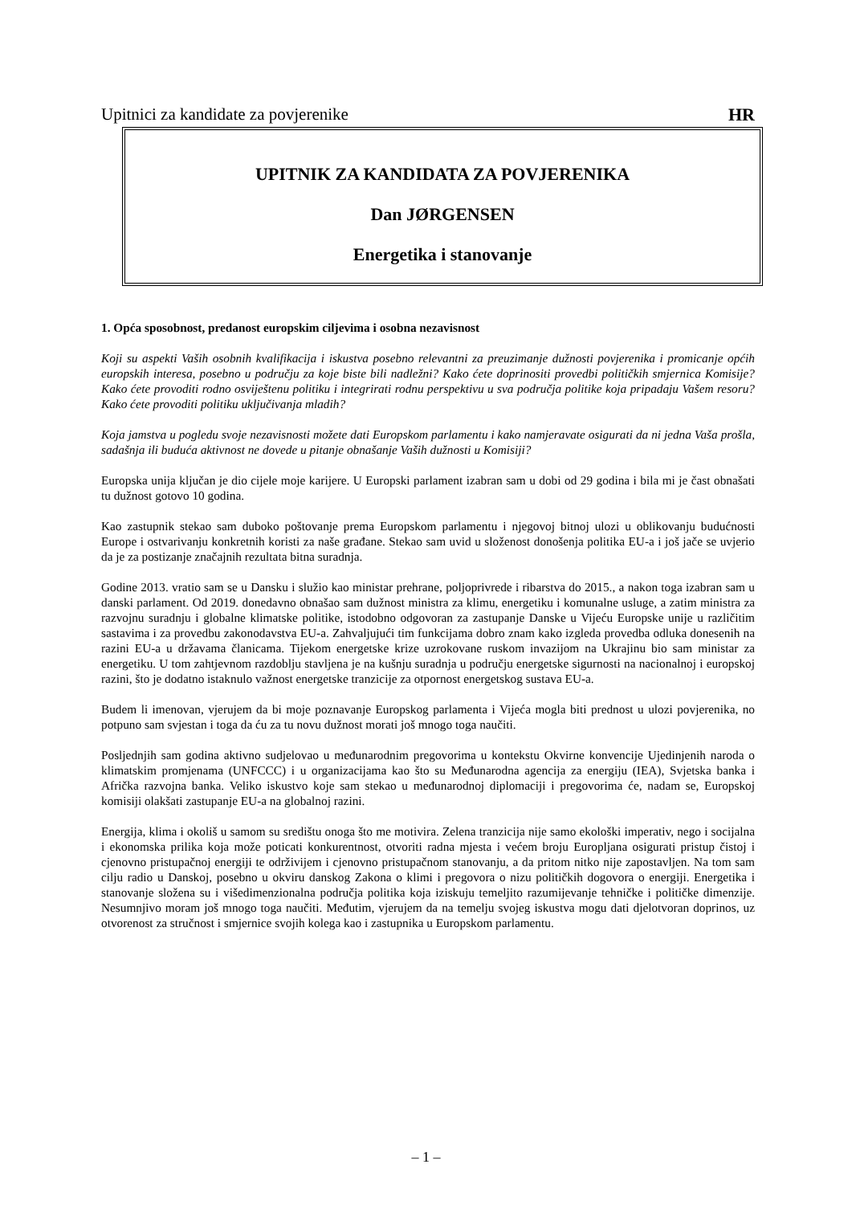Upitnici za kandidate za povjerenike HR
UPITNIK ZA KANDIDATA ZA POVJERENIKA
Dan JØRGENSEN
Energetika i stanovanje
1. Opća sposobnost, predanost europskim ciljevima i osobna nezavisnost
Koji su aspekti Vaših osobnih kvalifikacija i iskustva posebno relevantni za preuzimanje dužnosti povjerenika i promicanje općih europskih interesa, posebno u području za koje biste bili nadležni? Kako ćete doprinositi provedbi političkih smjernica Komisije? Kako ćete provoditi rodno osviještenu politiku i integrirati rodnu perspektivu u sva područja politike koja pripadaju Vašem resoru? Kako ćete provoditi politiku uključivanja mladih?
Koja jamstva u pogledu svoje nezavisnosti možete dati Europskom parlamentu i kako namjeravate osigurati da ni jedna Vaša prošla, sadašnja ili buduća aktivnost ne dovede u pitanje obnašanje Vaših dužnosti u Komisiji?
Europska unija ključan je dio cijele moje karijere. U Europski parlament izabran sam u dobi od 29 godina i bila mi je čast obnašati tu dužnost gotovo 10 godina.
Kao zastupnik stekao sam duboko poštovanje prema Europskom parlamentu i njegovoj bitnoj ulozi u oblikovanju budućnosti Europe i ostvarivanju konkretnih koristi za naše građane. Stekao sam uvid u složenost donošenja politika EU-a i još jače se uvjerio da je za postizanje značajnih rezultata bitna suradnja.
Godine 2013. vratio sam se u Dansku i služio kao ministar prehrane, poljoprivrede i ribarstva do 2015., a nakon toga izabran sam u danski parlament. Od 2019. donedavno obnašao sam dužnost ministra za klimu, energetiku i komunalne usluge, a zatim ministra za razvojnu suradnju i globalne klimatske politike, istodobno odgovoran za zastupanje Danske u Vijeću Europske unije u različitim sastavima i za provedbu zakonodavstva EU-a. Zahvaljujući tim funkcijama dobro znam kako izgleda provedba odluka donesenih na razini EU-a u državama članicama. Tijekom energetske krize uzrokovane ruskom invazijom na Ukrajinu bio sam ministar za energetiku. U tom zahtjevnom razdoblju stavljena je na kušnju suradnja u području energetske sigurnosti na nacionalnoj i europskoj razini, što je dodatno istaknulo važnost energetske tranzicije za otpornost energetskog sustava EU-a.
Budem li imenovan, vjerujem da bi moje poznavanje Europskog parlamenta i Vijeća mogla biti prednost u ulozi povjerenika, no potpuno sam svjestan i toga da ću za tu novu dužnost morati još mnogo toga naučiti.
Posljednjih sam godina aktivno sudjelovao u međunarodnim pregovorima u kontekstu Okvirne konvencije Ujedinjenih naroda o klimatskim promjenama (UNFCCC) i u organizacijama kao što su Međunarodna agencija za energiju (IEA), Svjetska banka i Afrička razvojna banka. Veliko iskustvo koje sam stekao u međunarodnoj diplomaciji i pregovorima će, nadam se, Europskoj komisiji olakšati zastupanje EU-a na globalnoj razini.
Energija, klima i okoliš u samom su središtu onoga što me motivira. Zelena tranzicija nije samo ekološki imperativ, nego i socijalna i ekonomska prilika koja može poticati konkurentnost, otvoriti radna mjesta i većem broju Europljana osigurati pristup čistoj i cjenovno pristupačnoj energiji te održivijem i cjenovno pristupačnom stanovanju, a da pritom nitko nije zapostavljen. Na tom sam cilju radio u Danskoj, posebno u okviru danskog Zakona o klimi i pregovora o nizu političkih dogovora o energiji. Energetika i stanovanje složena su i višedimenzionalna područja politika koja iziskuju temeljito razumijevanje tehničke i političke dimenzije. Nesumnjivo moram još mnogo toga naučiti. Međutim, vjerujem da na temelju svojeg iskustva mogu dati djelotvoran doprinos, uz otvorenost za stručnost i smjernice svojih kolega kao i zastupnika u Europskom parlamentu.
– 1 –